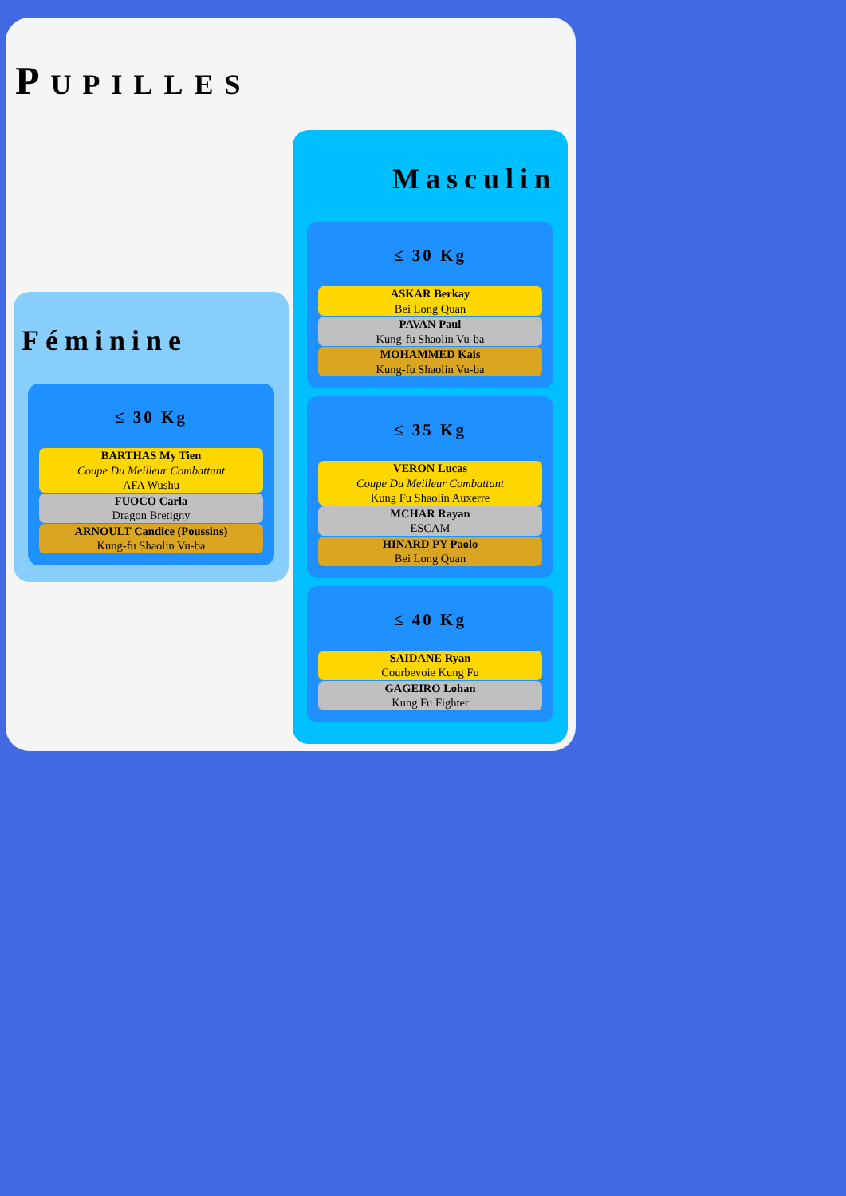PUPILLES
Féminine
≤ 30 Kg
BARTHAS My Tien
Coupe Du Meilleur Combattant
AFA Wushu
FUOCO Carla
Dragon Bretigny
ARNOULT Candice (Poussins)
Kung-fu Shaolin Vu-ba
Masculin
≤ 30 Kg
ASKAR Berkay
Bei Long Quan
PAVAN Paul
Kung-fu Shaolin Vu-ba
MOHAMMED Kais
Kung-fu Shaolin Vu-ba
≤ 35 Kg
VERON Lucas
Coupe Du Meilleur Combattant
Kung Fu Shaolin Auxerre
MCHAR Rayan
ESCAM
HINARD PY Paolo
Bei Long Quan
≤ 40 Kg
SAIDANE Ryan
Courbevoie Kung Fu
GAGEIRO Lohan
Kung Fu Fighter